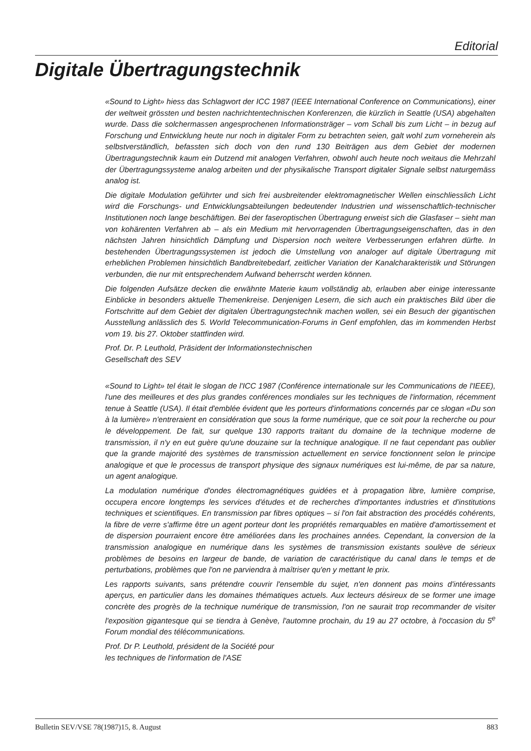Editorial
Digitale Übertragungstechnik
«Sound to Light» hiess das Schlagwort der ICC 1987 (IEEE International Conference on Communications), einer der weltweit grössten und besten nachrichtentechnischen Konferenzen, die kürzlich in Seattle (USA) abgehalten wurde. Dass die solchermassen angesprochenen Informationsträger – vom Schall bis zum Licht – in bezug auf Forschung und Entwicklung heute nur noch in digitaler Form zu betrachten seien, galt wohl zum vorneherein als selbstverständlich, befassten sich doch von den rund 130 Beiträgen aus dem Gebiet der modernen Übertragungstechnik kaum ein Dutzend mit analogen Verfahren, obwohl auch heute noch weitaus die Mehrzahl der Übertragungssysteme analog arbeiten und der physikalische Transport digitaler Signale selbst naturgemäss analog ist.
Die digitale Modulation geführter und sich frei ausbreitender elektromagnetischer Wellen einschliesslich Licht wird die Forschungs- und Entwicklungsabteilungen bedeutender Industrien und wissenschaftlich-technischer Institutionen noch lange beschäftigen. Bei der faseroptischen Übertragung erweist sich die Glasfaser – sieht man von kohärenten Verfahren ab – als ein Medium mit hervorragenden Übertragungseigenschaften, das in den nächsten Jahren hinsichtlich Dämpfung und Dispersion noch weitere Verbesserungen erfahren dürfte. In bestehenden Übertragungssystemen ist jedoch die Umstellung von analoger auf digitale Übertragung mit erheblichen Problemen hinsichtlich Bandbreitebedarf, zeitlicher Variation der Kanalcharakteristik und Störungen verbunden, die nur mit entsprechendem Aufwand beherrscht werden können.
Die folgenden Aufsätze decken die erwähnte Materie kaum vollständig ab, erlauben aber einige interessante Einblicke in besonders aktuelle Themenkreise. Denjenigen Lesern, die sich auch ein praktisches Bild über die Fortschritte auf dem Gebiet der digitalen Übertragungstechnik machen wollen, sei ein Besuch der gigantischen Ausstellung anlässlich des 5. World Telecommunication-Forums in Genf empfohlen, das im kommenden Herbst vom 19. bis 27. Oktober stattfinden wird.
Prof. Dr. P. Leuthold, Präsident der Informationstechnischen
Gesellschaft des SEV
«Sound to Light» tel était le slogan de l'ICC 1987 (Conférence internationale sur les Communications de l'IEEE), l'une des meilleures et des plus grandes conférences mondiales sur les techniques de l'information, récemment tenue à Seattle (USA). Il était d'emblée évident que les porteurs d'informations concernés par ce slogan «Du son à la lumière» n'entreraient en considération que sous la forme numérique, que ce soit pour la recherche ou pour le développement. De fait, sur quelque 130 rapports traitant du domaine de la technique moderne de transmission, il n'y en eut guère qu'une douzaine sur la technique analogique. Il ne faut cependant pas oublier que la grande majorité des systèmes de transmission actuellement en service fonctionnent selon le principe analogique et que le processus de transport physique des signaux numériques est lui-même, de par sa nature, un agent analogique.
La modulation numérique d'ondes électromagnétiques guidées et à propagation libre, lumière comprise, occupera encore longtemps les services d'études et de recherches d'importantes industries et d'institutions techniques et scientifiques. En transmission par fibres optiques – si l'on fait abstraction des procédés cohérents, la fibre de verre s'affirme être un agent porteur dont les propriétés remarquables en matière d'amortissement et de dispersion pourraient encore être améliorées dans les prochaines années. Cependant, la conversion de la transmission analogique en numérique dans les systèmes de transmission existants soulève de sérieux problèmes de besoins en largeur de bande, de variation de caractéristique du canal dans le temps et de perturbations, problèmes que l'on ne parviendra à maîtriser qu'en y mettant le prix.
Les rapports suivants, sans prétendre couvrir l'ensemble du sujet, n'en donnent pas moins d'intéressants aperçus, en particulier dans les domaines thématiques actuels. Aux lecteurs désireux de se former une image concrète des progrès de la technique numérique de transmission, l'on ne saurait trop recommander de visiter l'exposition gigantesque qui se tiendra à Genève, l'automne prochain, du 19 au 27 octobre, à l'occasion du 5<sup>e</sup> Forum mondial des télécommunications.
Prof. Dr P. Leuthold, président de la Société pour
les techniques de l'information de l'ASE
Bulletin SEV/VSE 78(1987)15, 8. August 883